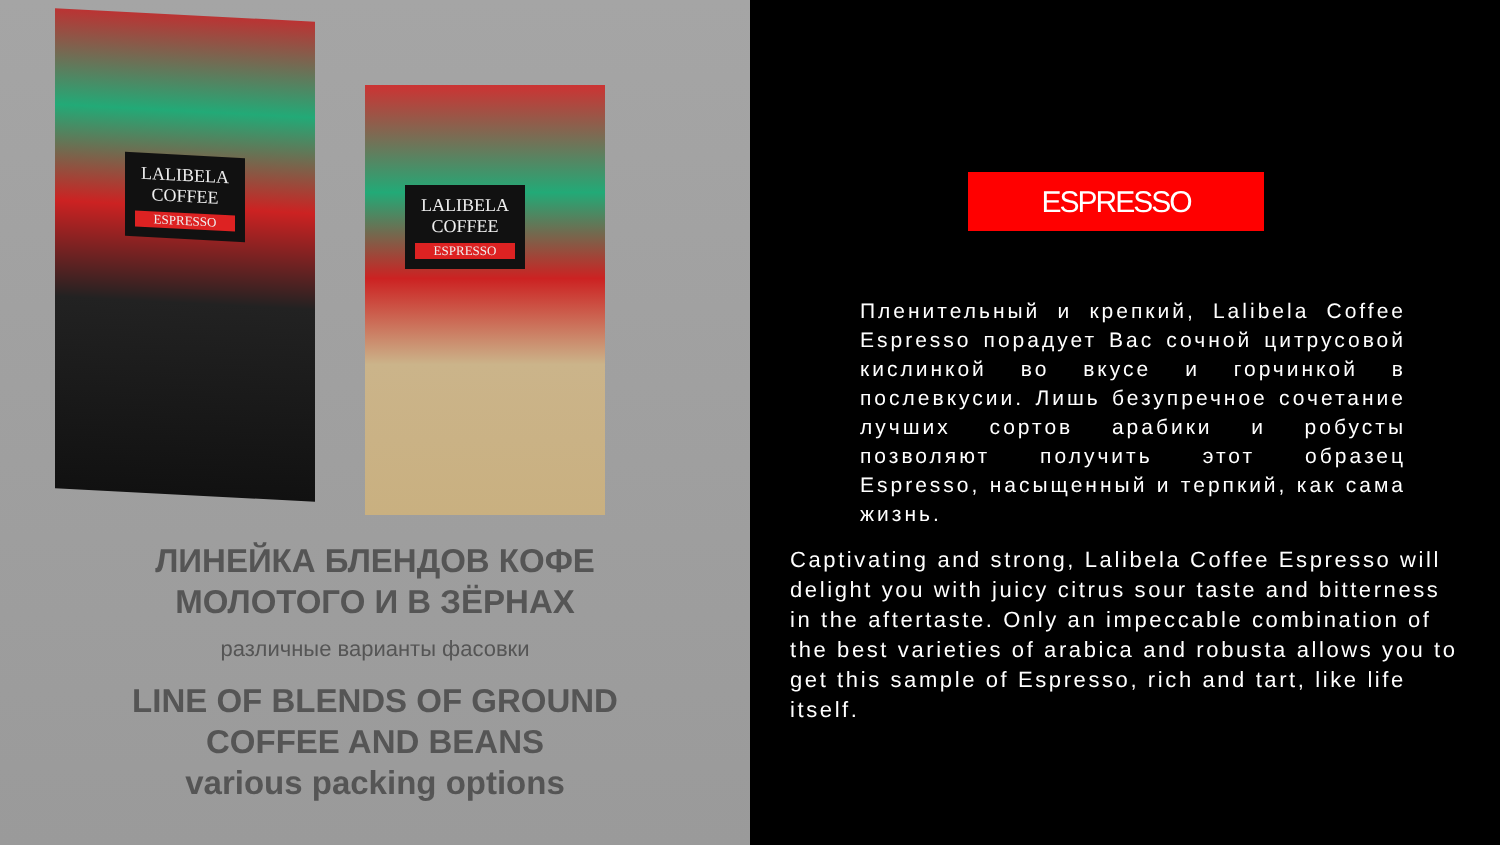LALIBELA COFFEE
ESPRESSO
LALIBELA COFFEE
ESPRESSO
ЛИНЕЙКА БЛЕНДОВ КОФЕ
МОЛОТОГО И В ЗЁРНАХ
различные варианты фасовки
LINE OF BLENDS OF GROUND
COFFEE AND BEANS
various packing options
ESPRESSO
Пленительный и крепкий, Lalibela Coffee Espresso порадует Вас сочной цитрусовой кислинкой во вкусе и горчинкой в послевкусии. Лишь безупречное сочетание лучших сортов арабики и робусты позволяют получить этот образец Espresso, насыщенный и терпкий, как сама жизнь.
Captivating and strong, Lalibela Coffee Espresso will
delight you with juicy citrus sour taste and bitterness
in the aftertaste. Only an impeccable combination of
the best varieties of arabica and robusta allows you to
get this sample of Espresso, rich and tart, like life
itself.